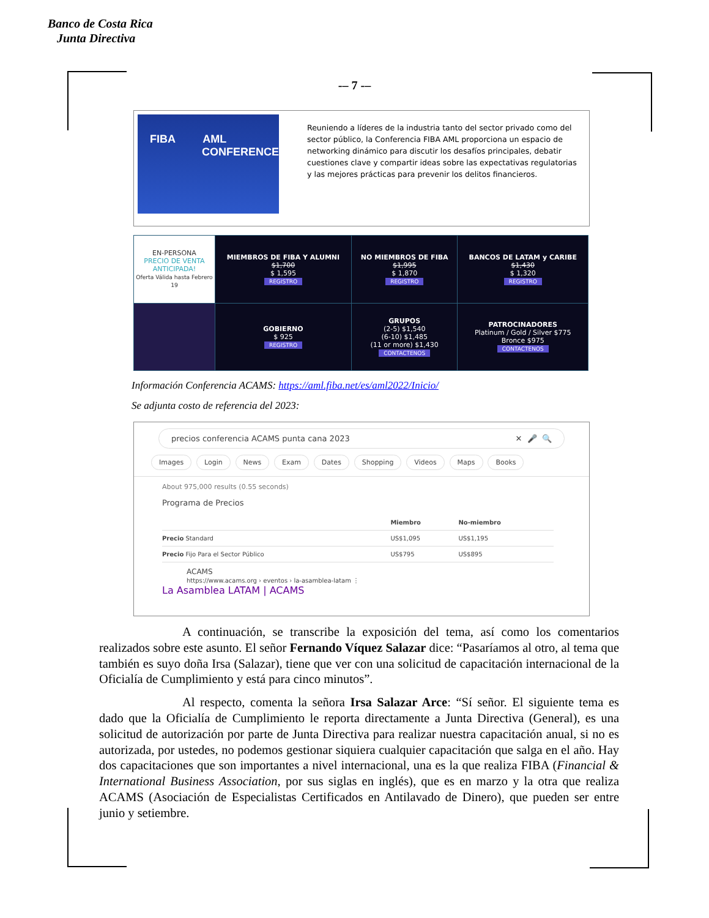Banco de Costa Rica
Junta Directiva
-– 7 -–
FIBA AML
CONFERENCE
Reuniendo a líderes de la industria tanto del sector privado como del sector público, la Conferencia FIBA AML proporciona un espacio de networking dinámico para discutir los desafíos principales, debatir cuestiones clave y compartir ideas sobre las expectativas regulatorias y las mejores prácticas para prevenir los delitos financieros.
| EN-PERSONA PRECIO DE VENTA ANTICIPADA! Oferta Válida hasta Febrero 19 | MIEMBROS DE FIBA Y ALUMNI $1,700 $ 1,595 REGISTRO | NO MIEMBROS DE FIBA $1,995 $ 1,870 REGISTRO | BANCOS DE LATAM y CARIBE $1,430 $ 1,320 REGISTRO |
| | GOBIERNO $ 925 REGISTRO | GRUPOS (2-5) $1,540 (6-10) $1,485 (11 or more) $1,430 CONTACTENOS | PATROCINADORES Platinum / Gold / Silver $775 Bronce $975 CONTACTENOS |
Información Conferencia ACAMS: https://aml.fiba.net/es/aml2022/Inicio/
Se adjunta costo de referencia del 2023:
precios conferencia ACAMS punta cana 2023 ✕ 🎤 🔍
Images Login News Exam Dates Shopping Videos Maps Books
About 975,000 results (0.55 seconds)
Programa de Precios
| | Miembro | No-miembro |
| --- | --- | --- |
| Precio Standard | US$1,095 | US$1,195 |
| Precio Fijo Para el Sector Público | US$795 | US$895 |
ACAMS
https://www.acams.org › eventos › la-asamblea-latam ⋮
La Asamblea LATAM | ACAMS
A continuación, se transcribe la exposición del tema, así como los comentarios realizados sobre este asunto. El señor Fernando Víquez Salazar dice: “Pasaríamos al otro, al tema que también es suyo doña Irsa (Salazar), tiene que ver con una solicitud de capacitación internacional de la Oficialía de Cumplimiento y está para cinco minutos”.
Al respecto, comenta la señora Irsa Salazar Arce: “Sí señor. El siguiente tema es dado que la Oficialía de Cumplimiento le reporta directamente a Junta Directiva (General), es una solicitud de autorización por parte de Junta Directiva para realizar nuestra capacitación anual, si no es autorizada, por ustedes, no podemos gestionar siquiera cualquier capacitación que salga en el año. Hay dos capacitaciones que son importantes a nivel internacional, una es la que realiza FIBA (Financial & International Business Association, por sus siglas en inglés), que es en marzo y la otra que realiza ACAMS (Asociación de Especialistas Certificados en Antilavado de Dinero), que pueden ser entre junio y setiembre.